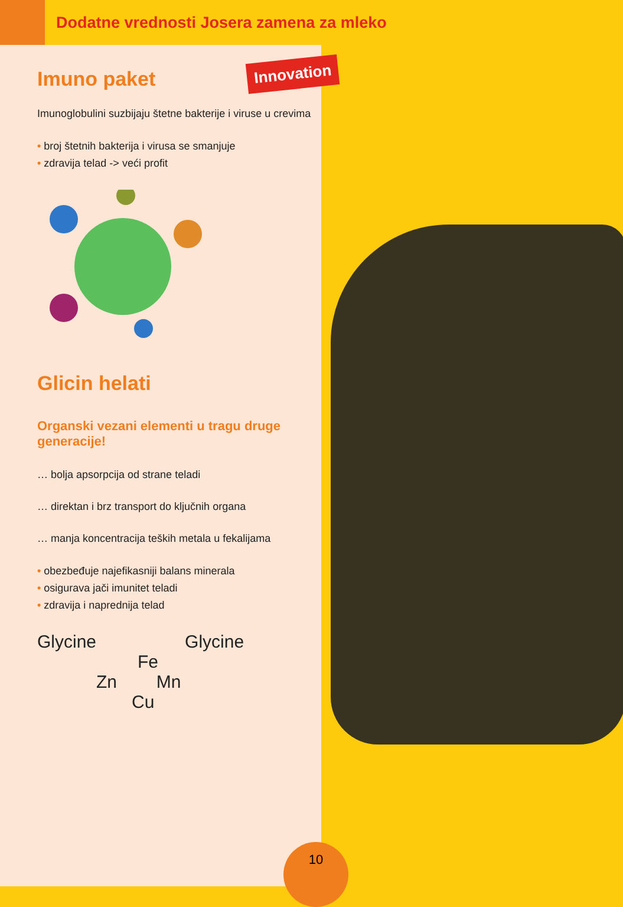Dodatne vrednosti Josera zamena za mleko
Innovation
Imuno paket
Imunoglobulini suzbijaju štetne bakterije i viruse u crevima
• broj štetnih bakterija i virusa se smanjuje
• zdravija telad -> veći profit
Glicin helati
Organski vezani elementi u tragu druge generacije!
… bolja apsorpcija od strane teladi
… direktan i brz transport do ključnih organa
… manja koncentracija teških metala u fekalijama
• obezbeđuje najefikasniji balans minerala
• osigurava jači imunitet teladi
• zdravija i naprednija telad
Glycine Glycine
Fe
Zn Mn
Cu
10